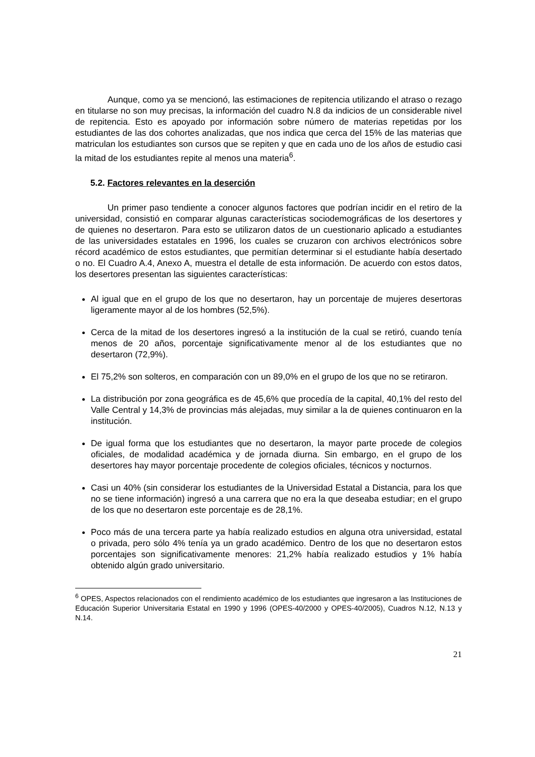Aunque, como ya se mencionó, las estimaciones de repitencia utilizando el atraso o rezago en titularse no son muy precisas, la información del cuadro N.8 da indicios de un considerable nivel de repitencia. Esto es apoyado por información sobre número de materias repetidas por los estudiantes de las dos cohortes analizadas, que nos indica que cerca del 15% de las materias que matriculan los estudiantes son cursos que se repiten y que en cada uno de los años de estudio casi la mitad de los estudiantes repite al menos una materia<sup>6</sup>.
5.2. Factores relevantes en la deserción
Un primer paso tendiente a conocer algunos factores que podrían incidir en el retiro de la universidad, consistió en comparar algunas características sociodemográficas de los desertores y de quienes no desertaron. Para esto se utilizaron datos de un cuestionario aplicado a estudiantes de las universidades estatales en 1996, los cuales se cruzaron con archivos electrónicos sobre récord académico de estos estudiantes, que permitían determinar si el estudiante había desertado o no. El Cuadro A.4, Anexo A, muestra el detalle de esta información. De acuerdo con estos datos, los desertores presentan las siguientes características:
Al igual que en el grupo de los que no desertaron, hay un porcentaje de mujeres desertoras ligeramente mayor al de los hombres (52,5%).
Cerca de la mitad de los desertores ingresó a la institución de la cual se retiró, cuando tenía menos de 20 años, porcentaje significativamente menor al de los estudiantes que no desertaron (72,9%).
El 75,2% son solteros, en comparación con un 89,0% en el grupo de los que no se retiraron.
La distribución por zona geográfica es de 45,6% que procedía de la capital, 40,1% del resto del Valle Central y 14,3% de provincias más alejadas, muy similar a la de quienes continuaron en la institución.
De igual forma que los estudiantes que no desertaron, la mayor parte procede de colegios oficiales, de modalidad académica y de jornada diurna. Sin embargo, en el grupo de los desertores hay mayor porcentaje procedente de colegios oficiales, técnicos y nocturnos.
Casi un 40% (sin considerar los estudiantes de la Universidad Estatal a Distancia, para los que no se tiene información) ingresó a una carrera que no era la que deseaba estudiar; en el grupo de los que no desertaron este porcentaje es de 28,1%.
Poco más de una tercera parte ya había realizado estudios en alguna otra universidad, estatal o privada, pero sólo 4% tenía ya un grado académico. Dentro de los que no desertaron estos porcentajes son significativamente menores: 21,2% había realizado estudios y 1% había obtenido algún grado universitario.
<sup>6</sup> OPES, Aspectos relacionados con el rendimiento académico de los estudiantes que ingresaron a las Instituciones de Educación Superior Universitaria Estatal en 1990 y 1996 (OPES-40/2000 y OPES-40/2005), Cuadros N.12, N.13 y N.14.
21